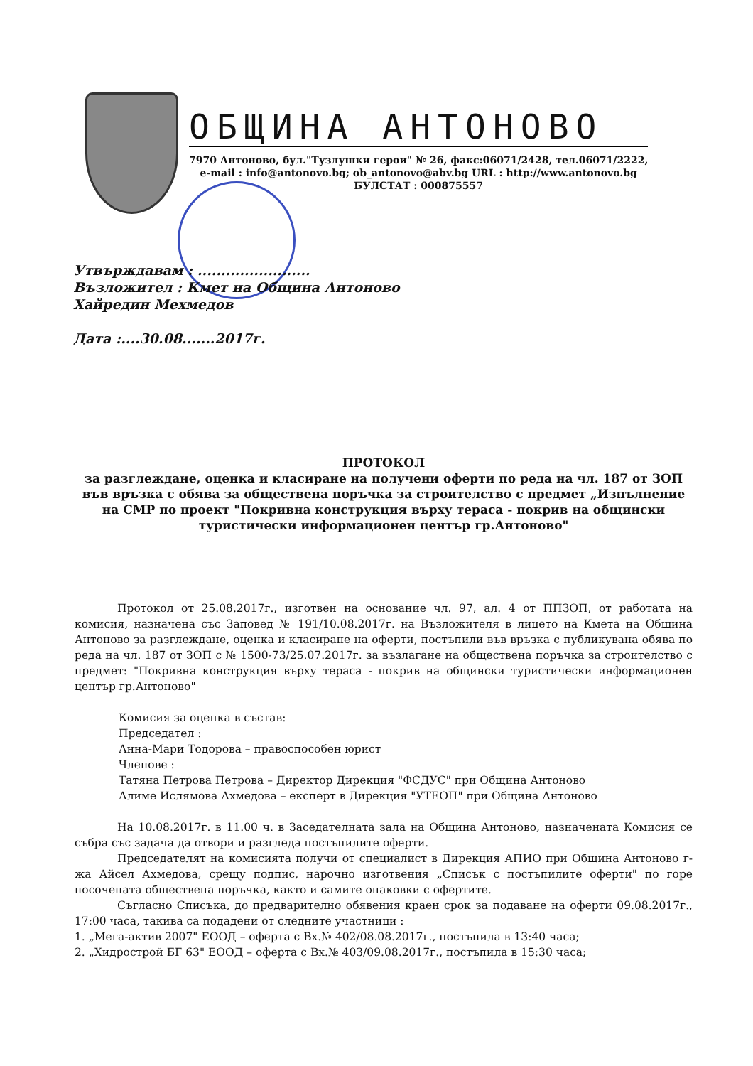ОБЩИНА АНТОНОВО
7970 Антоново, бул."Тузлушки герои" № 26, факс:06071/2428, тел.06071/2222,
e-mail : info@antonovo.bg; ob_antonovo@abv.bg URL : http://www.antonovo.bg
БУЛСТАТ : 000875557
Утвърждавам : ........................
Възложител : Кмет на Община Антоново
Хайредин Мехмедов
Дата :....30.08.......2017г.
ПРОТОКОЛ
за разглеждане, оценка и класиране на получени оферти по реда на чл. 187 от ЗОП във връзка с обява за обществена поръчка за строителство с предмет „Изпълнение на СМР по проект "Покривна конструкция върху тераса - покрив на общински туристически информационен център гр.Антоново"
Протокол от 25.08.2017г., изготвен на основание чл. 97, ал. 4 от ППЗОП, от работата на комисия, назначена със Заповед № 191/10.08.2017г. на Възложителя в лицето на Кмета на Община Антоново за разглеждане, оценка и класиране на оферти, постъпили във връзка с публикувана обява по реда на чл. 187 от ЗОП с № 1500-73/25.07.2017г. за възлагане на обществена поръчка за строителство с предмет: "Покривна конструкция върху тераса - покрив на общински туристически информационен център гр.Антоново"
Комисия за оценка в състав:
Председател :
Анна-Мари Тодорова – правоспособен юрист
Членове :
Татяна Петрова Петрова – Директор Дирекция "ФСДУС" при Община Антоново
Алиме Ислямова Ахмедова – експерт в Дирекция "УТЕОП" при Община Антоново
На 10.08.2017г. в 11.00 ч. в Заседателната зала на Община Антоново, назначената Комисия се събра със задача да отвори и разгледа постъпилите оферти.
Председателят на комисията получи от специалист в Дирекция АПИО при Община Антоново г-жа Айсел Ахмедова, срещу подпис, нарочно изготвения „Списък с постъпилите оферти" по горе посочената обществена поръчка, както и самите опаковки с офертите.
Съгласно Списъка, до предварително обявения краен срок за подаване на оферти 09.08.2017г., 17:00 часа, такива са подадени от следните участници :
1. „Мега-актив 2007" ЕООД – оферта с Вх.№ 402/08.08.2017г., постъпила в 13:40 часа;
2. „Хидрострой БГ 63" ЕООД – оферта с Вх.№ 403/09.08.2017г., постъпила в 15:30 часа;